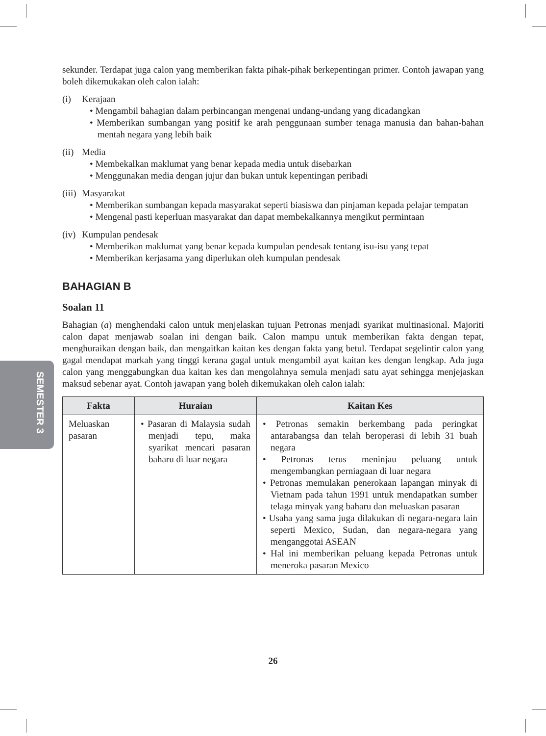sekunder. Terdapat juga calon yang memberikan fakta pihak-pihak berkepentingan primer. Contoh jawapan yang boleh dikemukakan oleh calon ialah:
(i) Kerajaan
• Mengambil bahagian dalam perbincangan mengenai undang-undang yang dicadangkan
• Memberikan sumbangan yang positif ke arah penggunaan sumber tenaga manusia dan bahan-bahan mentah negara yang lebih baik
(ii) Media
• Membekalkan maklumat yang benar kepada media untuk disebarkan
• Menggunakan media dengan jujur dan bukan untuk kepentingan peribadi
(iii) Masyarakat
• Memberikan sumbangan kepada masyarakat seperti biasiswa dan pinjaman kepada pelajar tempatan
• Mengenal pasti keperluan masyarakat dan dapat membekalkannya mengikut permintaan
(iv) Kumpulan pendesak
• Memberikan maklumat yang benar kepada kumpulan pendesak tentang isu-isu yang tepat
• Memberikan kerjasama yang diperlukan oleh kumpulan pendesak
BAHAGIAN B
Soalan 11
Bahagian (a) menghendaki calon untuk menjelaskan tujuan Petronas menjadi syarikat multinasional. Majoriti calon dapat menjawab soalan ini dengan baik. Calon mampu untuk memberikan fakta dengan tepat, menghuraikan dengan baik, dan mengaitkan kaitan kes dengan fakta yang betul. Terdapat segelintir calon yang gagal mendapat markah yang tinggi kerana gagal untuk mengambil ayat kaitan kes dengan lengkap. Ada juga calon yang menggabungkan dua kaitan kes dan mengolahnya semula menjadi satu ayat sehingga menjejaskan maksud sebenar ayat. Contoh jawapan yang boleh dikemukakan oleh calon ialah:
| Fakta | Huraian | Kaitan Kes |
| --- | --- | --- |
| Meluaskan pasaran | • Pasaran di Malaysia sudah menjadi tepu, maka syarikat mencari pasaran baharu di luar negara | • Petronas semakin berkembang pada peringkat antarabangsa dan telah beroperasi di lebih 31 buah negara • Petronas terus meninjau peluang untuk mengembangkan perniagaan di luar negara • Petronas memulakan penerokaan lapangan minyak di Vietnam pada tahun 1991 untuk mendapatkan sumber telaga minyak yang baharu dan meluaskan pasaran • Usaha yang sama juga dilakukan di negara-negara lain seperti Mexico, Sudan, dan negara-negara yang menganggotai ASEAN • Hal ini memberikan peluang kepada Petronas untuk meneroka pasaran Mexico |
SEMESTER 3
26